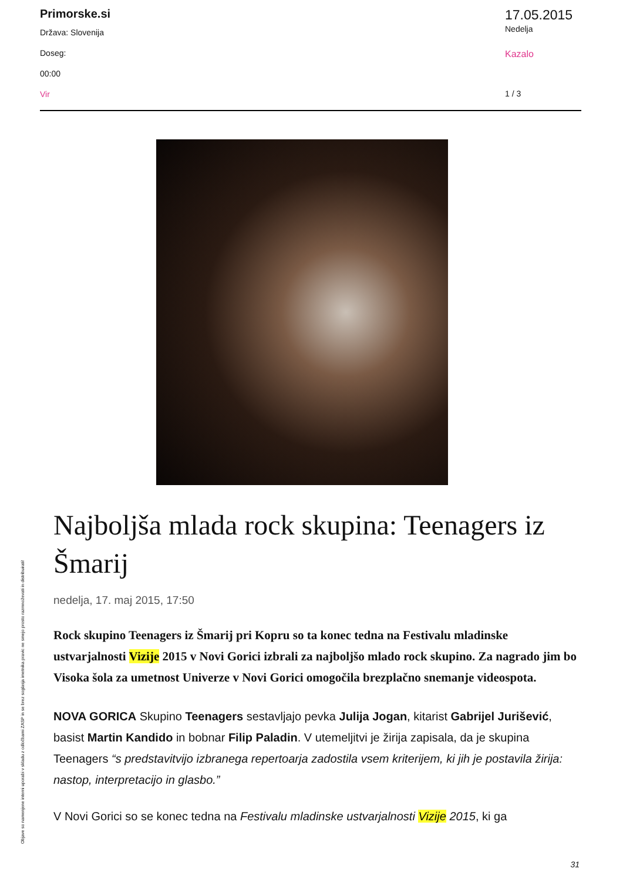Primorske.si
Država: Slovenija
Doseg:
00:00
Vir
17.05.2015
Nedelja
Kazalo
1 / 3
Objave so namenjene interni uporabi v skladu z odločbami ZASP in se brez soglasja imetnika pravic ne smejo prosto razmnoževati in distribuirati!
Najboljša mlada rock skupina: Teenagers iz Šmarij
nedelja, 17. maj 2015, 17:50
Rock skupino Teenagers iz Šmarij pri Kopru so ta konec tedna na Festivalu mladinske ustvarjalnosti Vizije 2015 v Novi Gorici izbrali za najboljšo mlado rock skupino. Za nagrado jim bo Visoka šola za umetnost Univerze v Novi Gorici omogočila brezplačno snemanje videospota.
NOVA GORICA Skupino Teenagers sestavljajo pevka Julija Jogan, kitarist Gabrijel Jurišević, basist Martin Kandido in bobnar Filip Paladin. V utemeljitvi je žirija zapisala, da je skupina Teenagers “s predstavitvijo izbranega repertoarja zadostila vsem kriterijem, ki jih je postavila žirija: nastop, interpretacijo in glasbo.”
V Novi Gorici so se konec tedna na Festivalu mladinske ustvarjalnosti Vizije 2015, ki ga
31